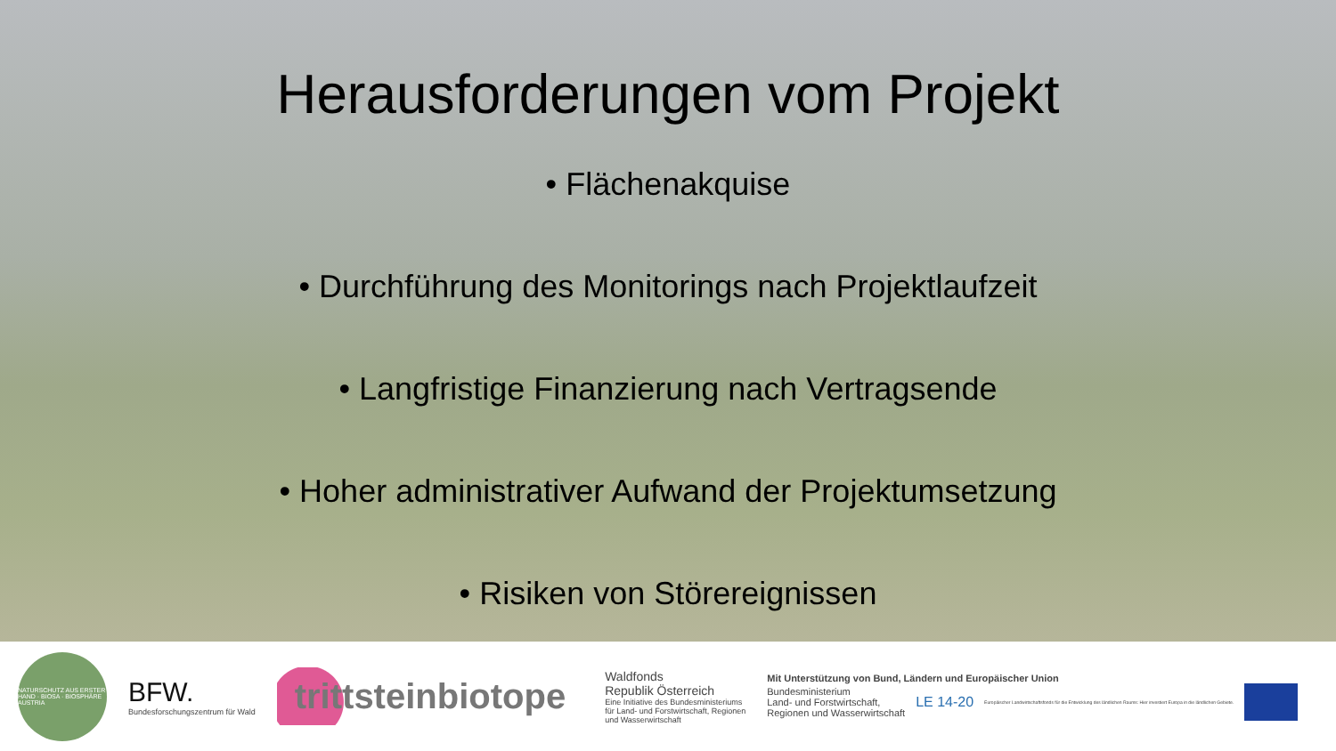Herausforderungen vom Projekt
• Flächenakquise
• Durchführung des Monitorings nach Projektlaufzeit
• Langfristige Finanzierung nach Vertragsende
• Hoher administrativer Aufwand der Projektumsetzung
• Risiken von Störereignissen
NATURSCHUTZ AUS ERSTER HAND · BIOSA · BIOSPHÄRE AUSTRIA
BFW.
Bundesforschungszentrum für Wald
trittsteinbiotope
Waldfonds
Republik Österreich
Eine Initiative des Bundesministeriums
für Land- und Forstwirtschaft, Regionen
und Wasserwirtschaft
Mit Unterstützung von Bund, Ländern und Europäischer Union
Bundesministerium
Land- und Forstwirtschaft,
Regionen und Wasserwirtschaft
LE 14-20
Europäischer Landwirtschaftsfonds für die Entwicklung des ländlichen Raums: Hier investiert Europa in die ländlichen Gebiete.